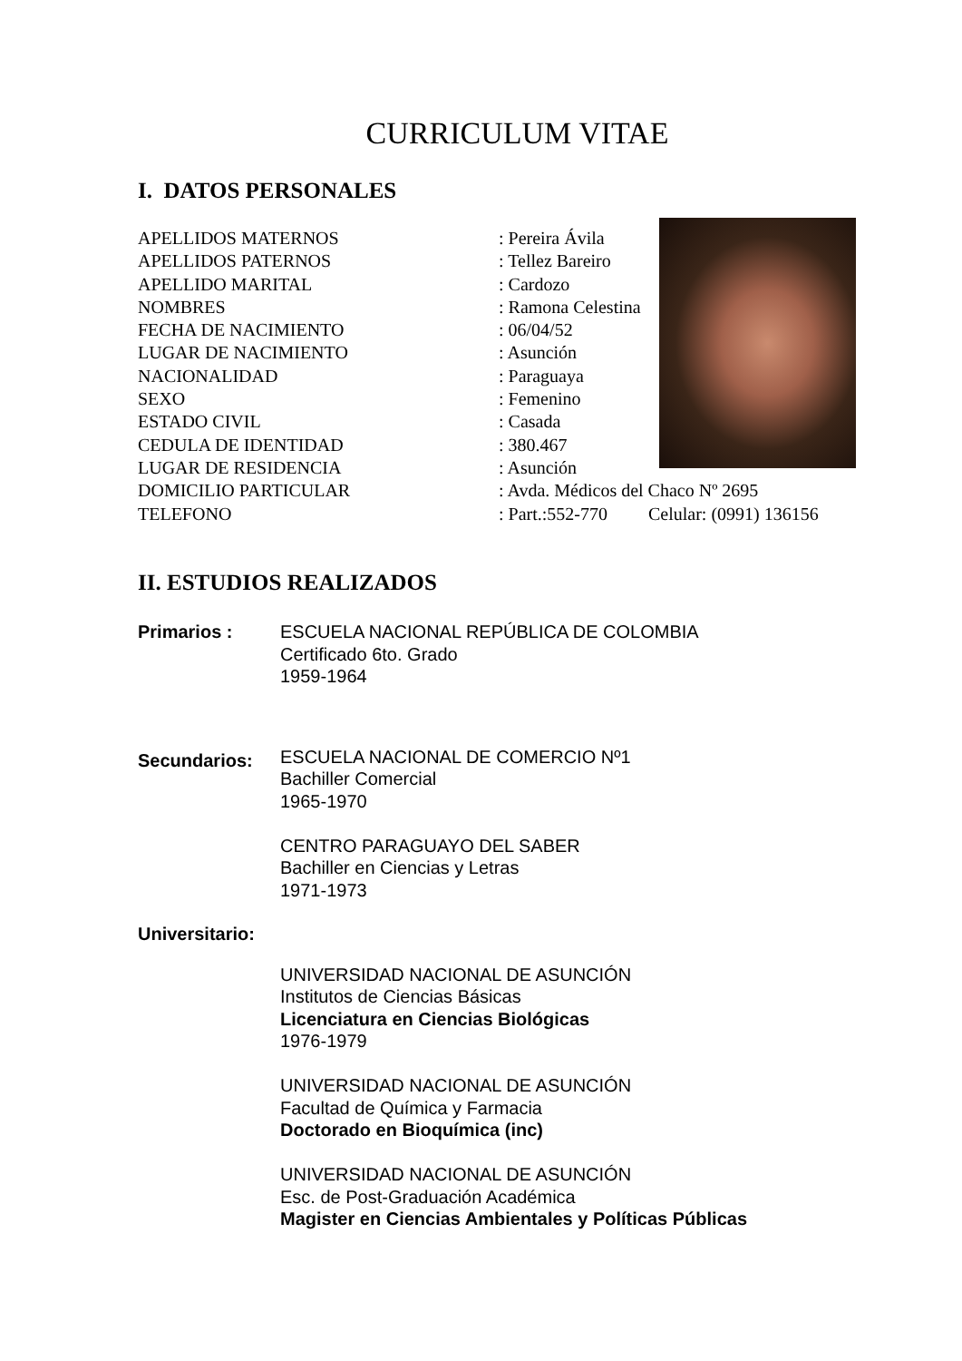CURRICULUM VITAE
I. DATOS PERSONALES
APELLIDOS MATERNOS: Pereira Ávila
APELLIDOS PATERNOS: Tellez Bareiro
APELLIDO MARITAL: Cardozo
NOMBRES: Ramona Celestina
FECHA DE NACIMIENTO: 06/04/52
LUGAR DE NACIMIENTO: Asunción
NACIONALIDAD: Paraguaya
SEXO: Femenino
ESTADO CIVIL: Casada
CEDULA DE IDENTIDAD: 380.467
LUGAR DE RESIDENCIA: Asunción
DOMICILIO PARTICULAR: Avda. Médicos del Chaco Nº 2695
TELEFONO: Part.:552-770 Celular: (0991) 136156
II. ESTUDIOS REALIZADOS
Primarios : ESCUELA NACIONAL REPÚBLICA DE COLOMBIA
Certificado 6to. Grado
1959-1964
Secundarios: ESCUELA NACIONAL DE COMERCIO Nº1
Bachiller Comercial
1965-1970
CENTRO PARAGUAYO DEL SABER
Bachiller en Ciencias y Letras
1971-1973
Universitario:
UNIVERSIDAD NACIONAL DE ASUNCIÓN
Institutos de Ciencias Básicas
Licenciatura en Ciencias Biológicas
1976-1979
UNIVERSIDAD NACIONAL DE ASUNCIÓN
Facultad de Química y Farmacia
Doctorado en Bioquímica (inc)
UNIVERSIDAD NACIONAL DE ASUNCIÓN
Esc. de Post-Graduación Académica
Magister en Ciencias Ambientales y Políticas Públicas